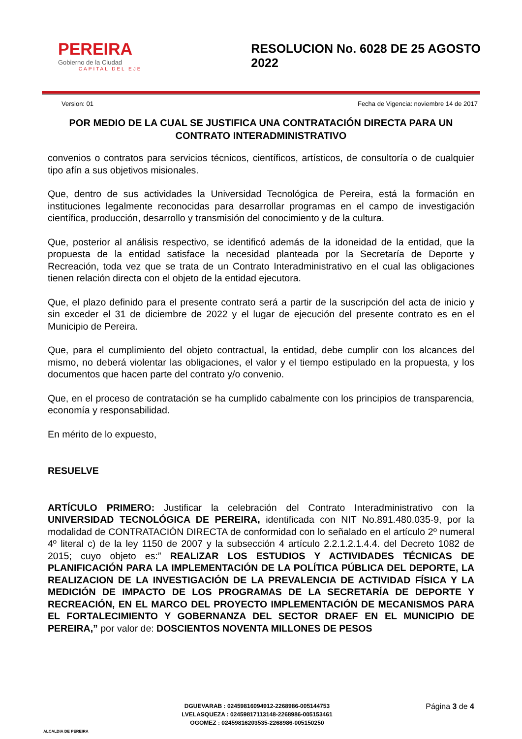PEREIRA
Gobierno de la Ciudad
CAPITAL DEL EJE
RESOLUCION No. 6028 DE 25 AGOSTO 2022
Version: 01 Fecha de Vigencia: noviembre 14 de 2017
POR MEDIO DE LA CUAL SE JUSTIFICA UNA CONTRATACIÓN DIRECTA PARA UN CONTRATO INTERADMINISTRATIVO
convenios o contratos para servicios técnicos, científicos, artísticos, de consultoría o de cualquier tipo afín a sus objetivos misionales.
Que, dentro de sus actividades la Universidad Tecnológica de Pereira, está la formación en instituciones legalmente reconocidas para desarrollar programas en el campo de investigación científica, producción, desarrollo y transmisión del conocimiento y de la cultura.
Que, posterior al análisis respectivo, se identificó además de la idoneidad de la entidad, que la propuesta de la entidad satisface la necesidad planteada por la Secretaría de Deporte y Recreación, toda vez que se trata de un Contrato Interadministrativo en el cual las obligaciones tienen relación directa con el objeto de la entidad ejecutora.
Que, el plazo definido para el presente contrato será a partir de la suscripción del acta de inicio y sin exceder el 31 de diciembre de 2022 y el lugar de ejecución del presente contrato es en el Municipio de Pereira.
Que, para el cumplimiento del objeto contractual, la entidad, debe cumplir con los alcances del mismo, no deberá violentar las obligaciones, el valor y el tiempo estipulado en la propuesta, y los documentos que hacen parte del contrato y/o convenio.
Que, en el proceso de contratación se ha cumplido cabalmente con los principios de transparencia, economía y responsabilidad.
En mérito de lo expuesto,
RESUELVE
ARTÍCULO PRIMERO: Justificar la celebración del Contrato Interadministrativo con la UNIVERSIDAD TECNOLÓGICA DE PEREIRA, identificada con NIT No.891.480.035-9, por la modalidad de CONTRATACIÓN DIRECTA de conformidad con lo señalado en el artículo 2º numeral 4º literal c) de la ley 1150 de 2007 y la subsección 4 artículo 2.2.1.2.1.4.4. del Decreto 1082 de 2015; cuyo objeto es:” REALIZAR LOS ESTUDIOS Y ACTIVIDADES TÉCNICAS DE PLANIFICACIÓN PARA LA IMPLEMENTACIÓN DE LA POLÍTICA PÚBLICA DEL DEPORTE, LA REALIZACION DE LA INVESTIGACIÓN DE LA PREVALENCIA DE ACTIVIDAD FÍSICA Y LA MEDICIÓN DE IMPACTO DE LOS PROGRAMAS DE LA SECRETARÍA DE DEPORTE Y RECREACIÓN, EN EL MARCO DEL PROYECTO IMPLEMENTACIÓN DE MECANISMOS PARA EL FORTALECIMIENTO Y GOBERNANZA DEL SECTOR DRAEF EN EL MUNICIPIO DE PEREIRA,” por valor de: DOSCIENTOS NOVENTA MILLONES DE PESOS
ALCALDIA DE PEREIRA
DGUEVARAB : 02459816094912-2268986-005144753
LVELASQUEZA : 02459817113148-2268986-005153461
OGOMEZ : 02459816203535-2268986-005150250
Página 3 de 4